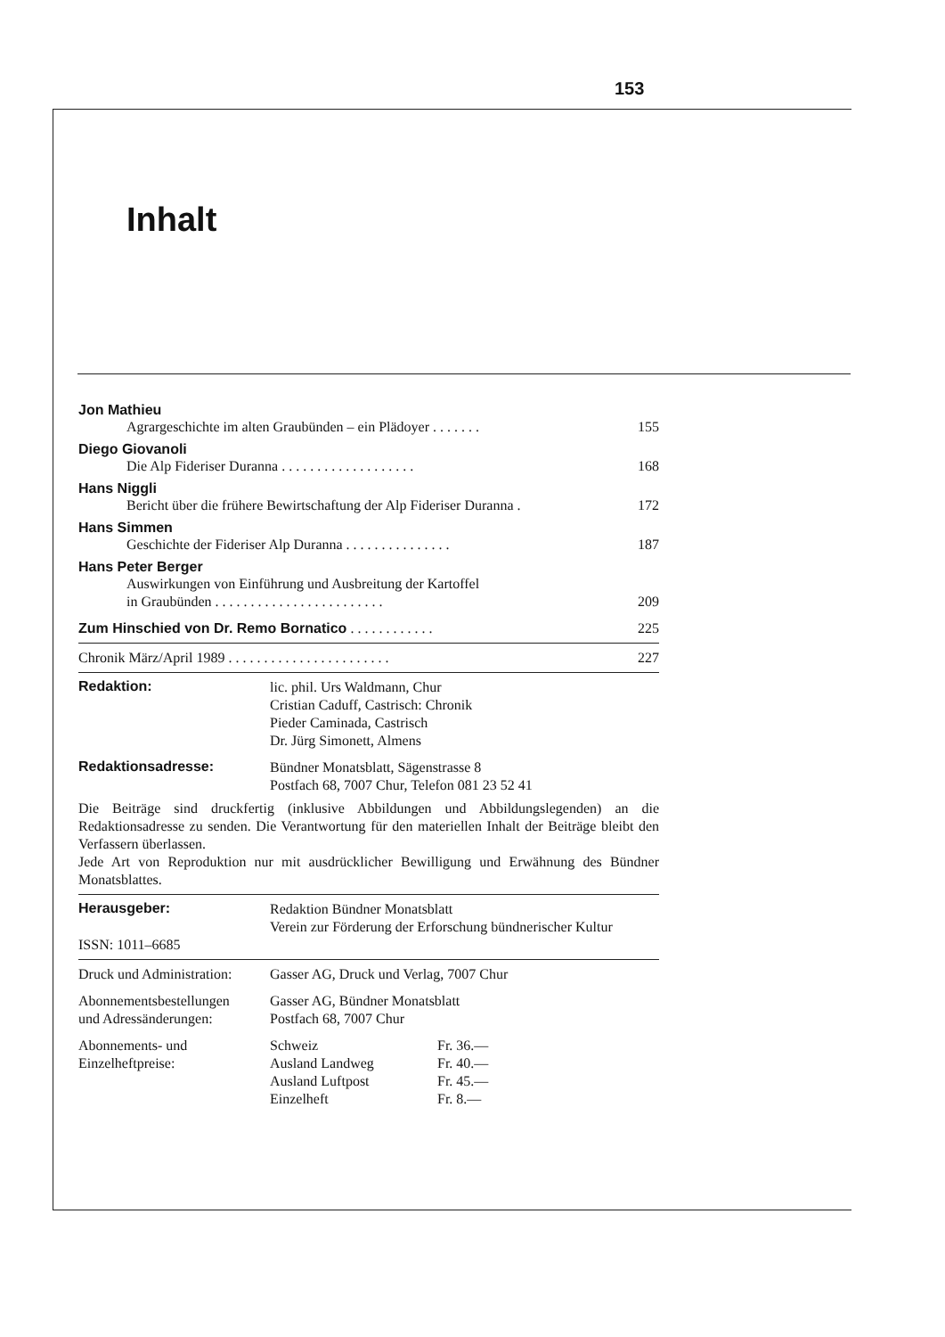153
Inhalt
Jon Mathieu
Agrargeschichte im alten Graubünden – ein Plädoyer . . . . . . . 155
Diego Giovanoli
Die Alp Fideriser Duranna . . . . . . . . . . . . . . . . . . . 168
Hans Niggli
Bericht über die frühere Bewirtschaftung der Alp Fideriser Duranna . 172
Hans Simmen
Geschichte der Fideriser Alp Duranna . . . . . . . . . . . . . . . 187
Hans Peter Berger
Auswirkungen von Einführung und Ausbreitung der Kartoffel
in Graubünden . . . . . . . . . . . . . . . . . . . . . . . .
209
Zum Hinschied von Dr. Remo Bornatico . . . . . . . . . . . . 225
Chronik März/April 1989 . . . . . . . . . . . . . . . . . . . . . . . 227
| Redaktion: | lic. phil. Urs Waldmann, Chur Cristian Caduff, Castrisch: Chronik Pieder Caminada, Castrisch Dr. Jürg Simonett, Almens |
| Redaktionsadresse: | Bündner Monatsblatt, Sägenstrasse 8 Postfach 68, 7007 Chur, Telefon 081 23 52 41 |
Die Beiträge sind druckfertig (inklusive Abbildungen und Abbildungslegenden) an die Redaktionsadresse zu senden. Die Verantwortung für den materiellen Inhalt der Beiträge bleibt den Verfassern überlassen.
Jede Art von Reproduktion nur mit ausdrücklicher Bewilligung und Erwähnung des Bündner Monatsblattes.
| Herausgeber: | Redaktion Bündner Monatsblatt Verein zur Förderung der Erforschung bündnerischer Kultur |
| ISSN: 1011–6685 | |
| Druck und Administration: | Gasser AG, Druck und Verlag, 7007 Chur | |
| Abonnementsbestellungen und Adressänderungen: | Gasser AG, Bündner Monatsblatt Postfach 68, 7007 Chur | |
| Abonnements- und Einzelheftpreise: | Schweiz | Fr. 36.— |
| | Ausland Landweg | Fr. 40.— |
| | Ausland Luftpost | Fr. 45.— |
| | Einzelheft | Fr. 8.— |